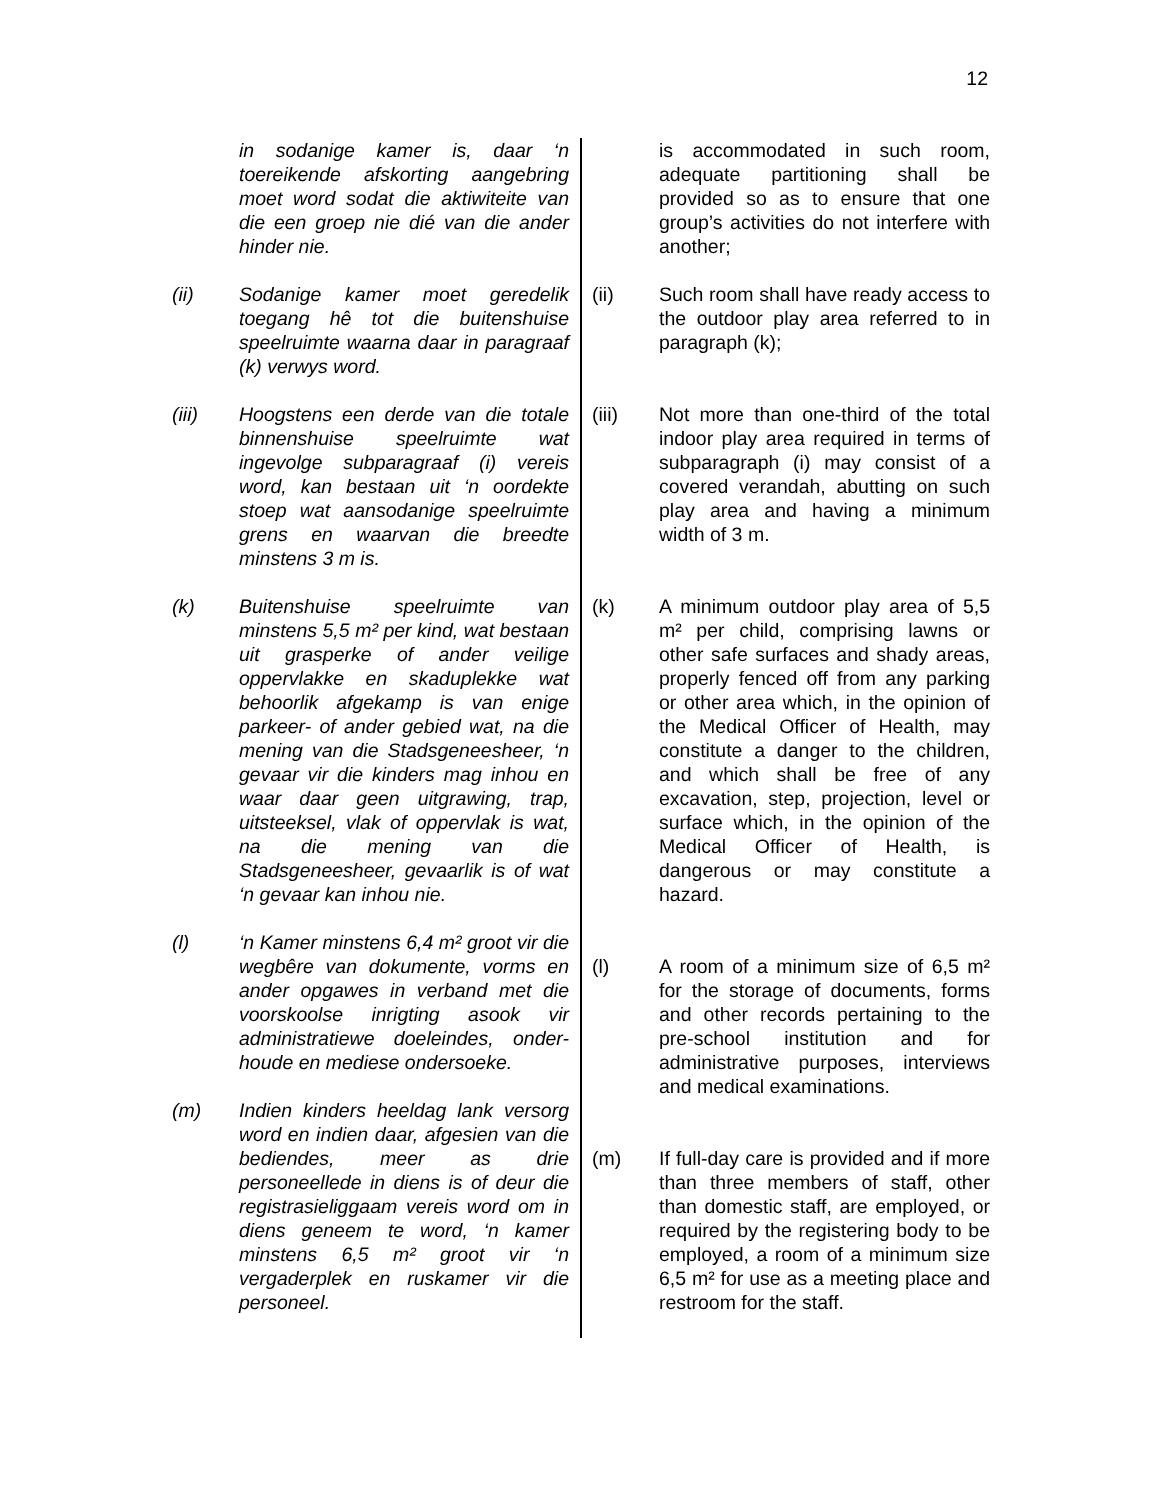12
in sodanige kamer is, daar ‘n toereikende afskorting aangebring moet word sodat die aktiwiteite van die een groep nie dié van die ander hinder nie.
(ii) Sodanige kamer moet geredelik toegang hê tot die buitenshuise speelruimte waarna daar in paragraaf (k) verwys word.
(iii) Hoogstens een derde van die totale binnenshuise speelruimte wat ingevolge subparagraaf (i) vereis word, kan bestaan uit ‘n oordekte stoep wat aansodanige speelruimte grens en waarvan die breedte minstens 3 m is.
(k) Buitenshuise speelruimte van minstens 5,5 m² per kind, wat bestaan uit grasperke of ander veilige oppervlakke en skaduplekke wat behoorlik afgekamp is van enige parkeer- of ander gebied wat, na die mening van die Stadsgeneesheer, ‘n gevaar vir die kinders mag inhou en waar daar geen uitgrawing, trap, uitsteeksel, vlak of oppervlak is wat, na die mening van die Stadsgeneesheer, gevaarlik is of wat ‘n gevaar kan inhou nie.
(l) ‘n Kamer minstens 6,4 m² groot vir die wegbêre van dokumente, vorms en ander opgawes in verband met die voorskoolse inrigting asook vir administratiewe doeleindes, onder-houde en mediese ondersoeke.
(m) Indien kinders heeldag lank versorg word en indien daar, afgesien van die bediendes, meer as drie personeellede in diens is of deur die registrasieliggaam vereis word om in diens geneem te word, ‘n kamer minstens 6,5 m² groot vir ‘n vergaderplek en ruskamer vir die personeel.
is accommodated in such room, adequate partitioning shall be provided so as to ensure that one group’s activities do not interfere with another;
(ii) Such room shall have ready access to the outdoor play area referred to in paragraph (k);
(iii) Not more than one-third of the total indoor play area required in terms of subparagraph (i) may consist of a covered verandah, abutting on such play area and having a minimum width of 3 m.
(k) A minimum outdoor play area of 5,5 m² per child, comprising lawns or other safe surfaces and shady areas, properly fenced off from any parking or other area which, in the opinion of the Medical Officer of Health, may constitute a danger to the children, and which shall be free of any excavation, step, projection, level or surface which, in the opinion of the Medical Officer of Health, is dangerous or may constitute a hazard.
(l) A room of a minimum size of 6,5 m² for the storage of documents, forms and other records pertaining to the pre-school institution and for administrative purposes, interviews and medical examinations.
(m) If full-day care is provided and if more than three members of staff, other than domestic staff, are employed, or required by the registering body to be employed, a room of a minimum size 6,5 m² for use as a meeting place and restroom for the staff.